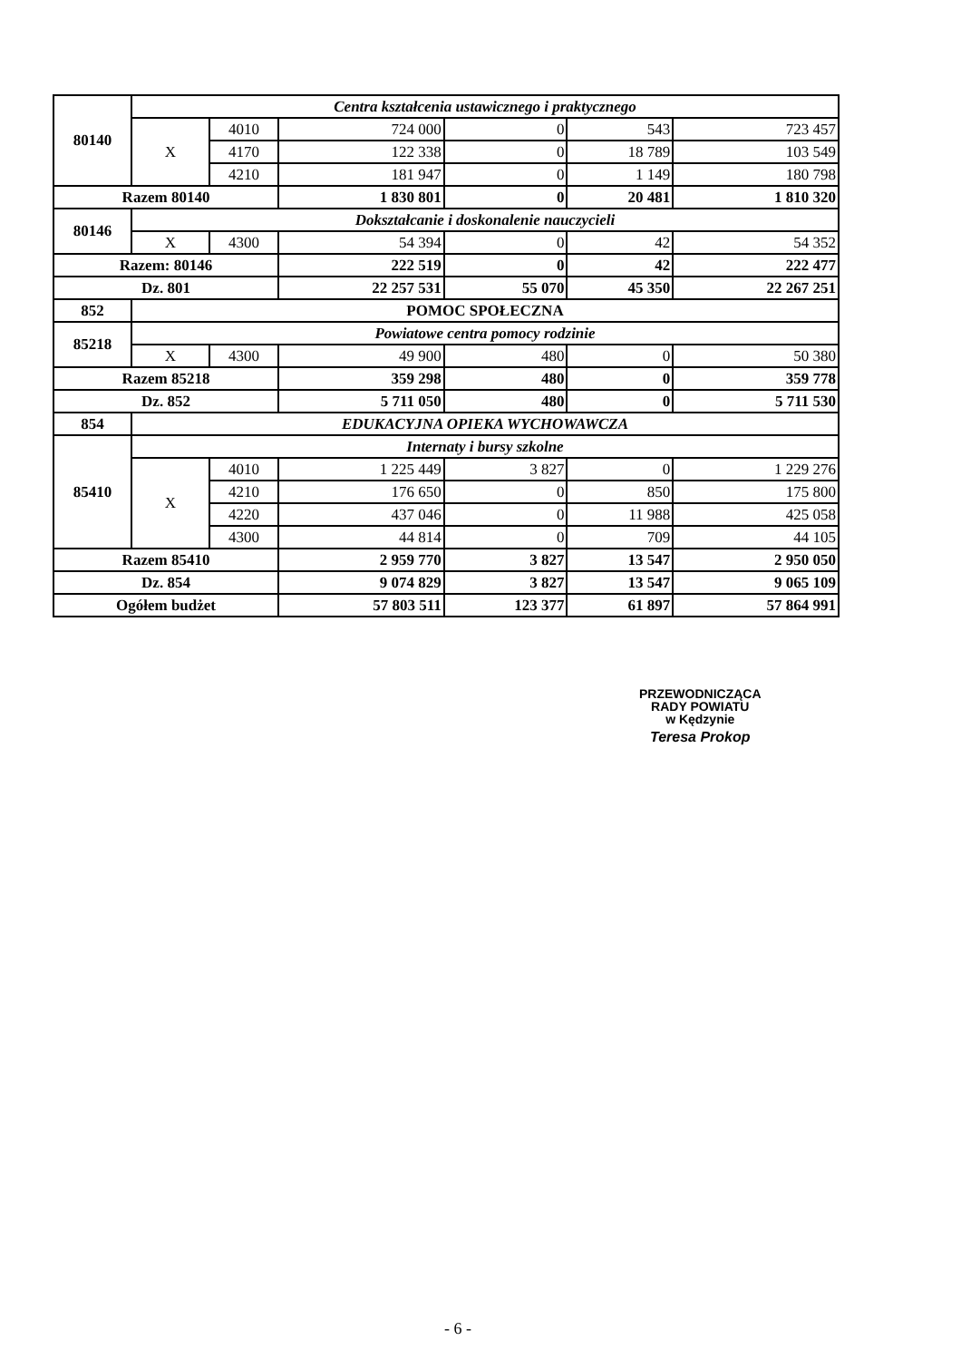| 80140 | Centra kształcenia ustawicznego i praktycznego | | | | | |
| | X | 4010 | 724 000 | 0 | 543 | 723 457 |
| | | 4170 | 122 338 | 0 | 18 789 | 103 549 |
| | | 4210 | 181 947 | 0 | 1 149 | 180 798 |
| Razem 80140 | | | 1 830 801 | 0 | 20 481 | 1 810 320 |
| 80146 | Dokształcanie i doskonalenie nauczycieli | | | | | |
| | X | 4300 | 54 394 | 0 | 42 | 54 352 |
| Razem: 80146 | | | 222 519 | 0 | 42 | 222 477 |
| Dz. 801 | | | 22 257 531 | 55 070 | 45 350 | 22 267 251 |
| 852 | POMOC SPOŁECZNA | | | | | |
| 85218 | Powiatowe centra pomocy rodzinie | | | | | |
| | X | 4300 | 49 900 | 480 | 0 | 50 380 |
| Razem 85218 | | | 359 298 | 480 | 0 | 359 778 |
| Dz. 852 | | | 5 711 050 | 480 | 0 | 5 711 530 |
| 854 | EDUKACYJNA OPIEKA WYCHOWAWCZA | | | | | |
| 85410 | Internaty i bursy szkolne | | | | | |
| | X | 4010 | 1 225 449 | 3 827 | 0 | 1 229 276 |
| | | 4210 | 176 650 | 0 | 850 | 175 800 |
| | | 4220 | 437 046 | 0 | 11 988 | 425 058 |
| | | 4300 | 44 814 | 0 | 709 | 44 105 |
| Razem 85410 | | | 2 959 770 | 3 827 | 13 547 | 2 950 050 |
| Dz. 854 | | | 9 074 829 | 3 827 | 13 547 | 9 065 109 |
| Ogółem budżet | | | 57 803 511 | 123 377 | 61 897 | 57 864 991 |
PRZEWODNICZĄCA
RADY POWIATU
w Kędzynie
Teresa Prokop
- 6 -